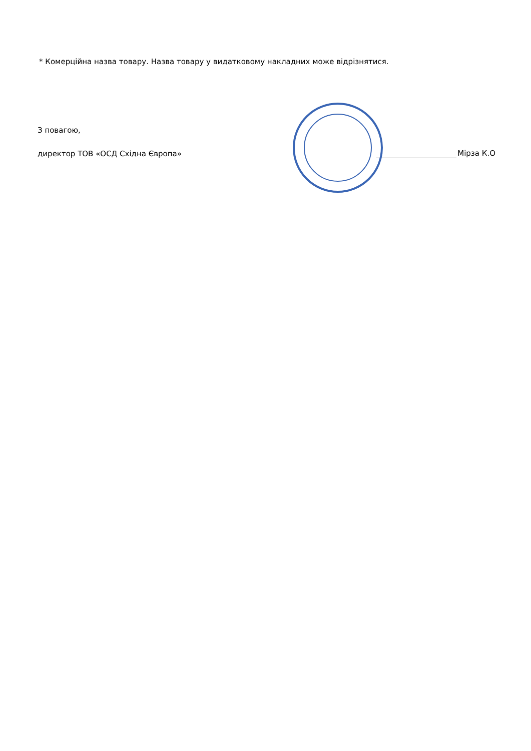* Комерційна назва товару. Назва товару у видатковому накладних може відрізнятися.
З повагою,
директор ТОВ «ОСД Східна Європа» Мірза К.О